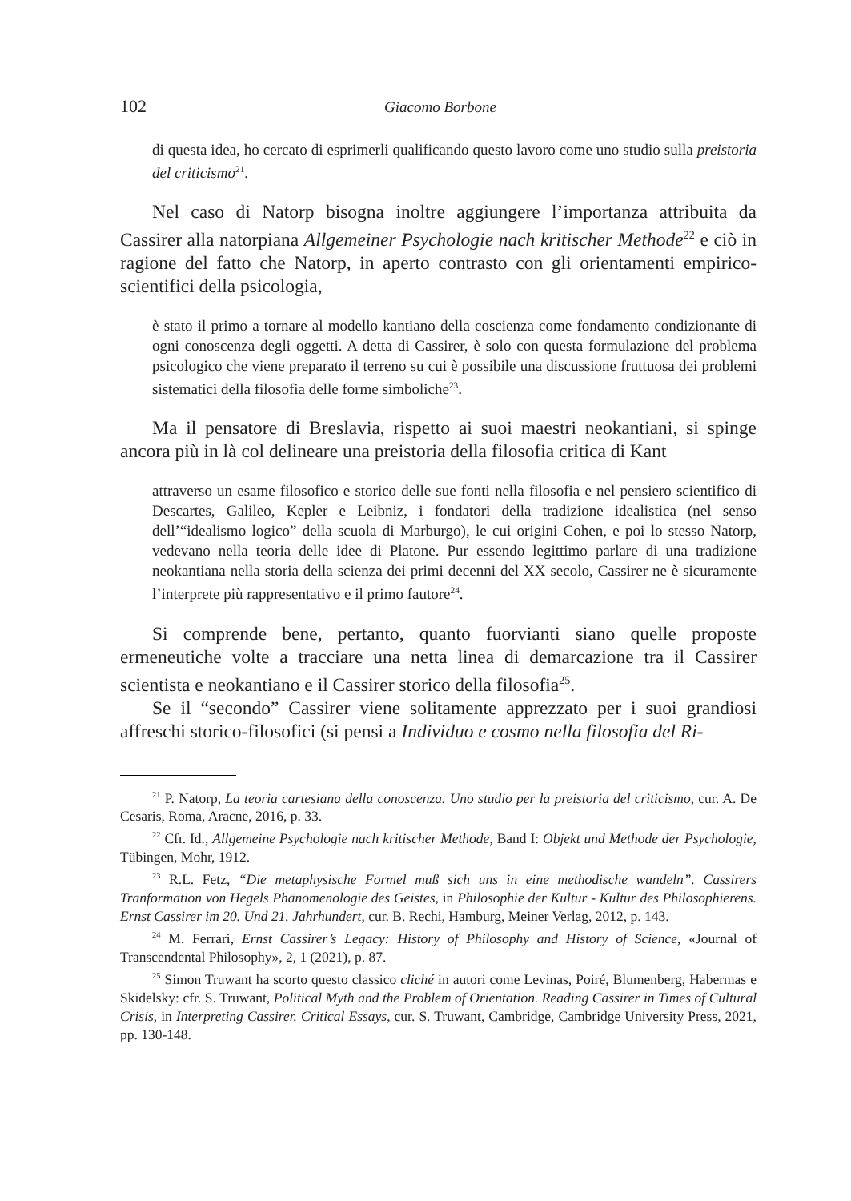102 Giacomo Borbone
di questa idea, ho cercato di esprimerli qualificando questo lavoro come uno studio sulla preistoria del criticismo<sup>21</sup>.
Nel caso di Natorp bisogna inoltre aggiungere l’importanza attribuita da Cassirer alla natorpiana Allgemeiner Psychologie nach kritischer Methode<sup>22</sup> e ciò in ragione del fatto che Natorp, in aperto contrasto con gli orientamenti empirico-scientifici della psicologia,
è stato il primo a tornare al modello kantiano della coscienza come fondamento condizionante di ogni conoscenza degli oggetti. A detta di Cassirer, è solo con questa formulazione del problema psicologico che viene preparato il terreno su cui è possibile una discussione fruttuosa dei problemi sistematici della filosofia delle forme simboliche<sup>23</sup>.
Ma il pensatore di Breslavia, rispetto ai suoi maestri neokantiani, si spinge ancora più in là col delineare una preistoria della filosofia critica di Kant
attraverso un esame filosofico e storico delle sue fonti nella filosofia e nel pensiero scientifico di Descartes, Galileo, Kepler e Leibniz, i fondatori della tradizione idealistica (nel senso dell’“idealismo logico” della scuola di Marburgo), le cui origini Cohen, e poi lo stesso Natorp, vedevano nella teoria delle idee di Platone. Pur essendo legittimo parlare di una tradizione neokantiana nella storia della scienza dei primi decenni del XX secolo, Cassirer ne è sicuramente l’interprete più rappresentativo e il primo fautore<sup>24</sup>.
Si comprende bene, pertanto, quanto fuorvianti siano quelle proposte ermeneutiche volte a tracciare una netta linea di demarcazione tra il Cassirer scientista e neokantiano e il Cassirer storico della filosofia<sup>25</sup>.
Se il “secondo” Cassirer viene solitamente apprezzato per i suoi grandiosi affreschi storico-filosofici (si pensi a Individuo e cosmo nella filosofia del Ri-
<sup>21</sup> P. Natorp, La teoria cartesiana della conoscenza. Uno studio per la preistoria del criticismo, cur. A. De Cesaris, Roma, Aracne, 2016, p. 33.
<sup>22</sup> Cfr. Id., Allgemeine Psychologie nach kritischer Methode, Band I: Objekt und Methode der Psychologie, Tübingen, Mohr, 1912.
<sup>23</sup> R.L. Fetz, “Die metaphysische Formel muß sich uns in eine methodische wandeln”. Cassirers Tranformation von Hegels Phänomenologie des Geistes, in Philosophie der Kultur - Kultur des Philosophierens. Ernst Cassirer im 20. Und 21. Jahrhundert, cur. B. Rechi, Hamburg, Meiner Verlag, 2012, p. 143.
<sup>24</sup> M. Ferrari, Ernst Cassirer’s Legacy: History of Philosophy and History of Science, «Journal of Transcendental Philosophy», 2, 1 (2021), p. 87.
<sup>25</sup> Simon Truwant ha scorto questo classico cliché in autori come Levinas, Poiré, Blumenberg, Habermas e Skidelsky: cfr. S. Truwant, Political Myth and the Problem of Orientation. Reading Cassirer in Times of Cultural Crisis, in Interpreting Cassirer. Critical Essays, cur. S. Truwant, Cambridge, Cambridge University Press, 2021, pp. 130-148.